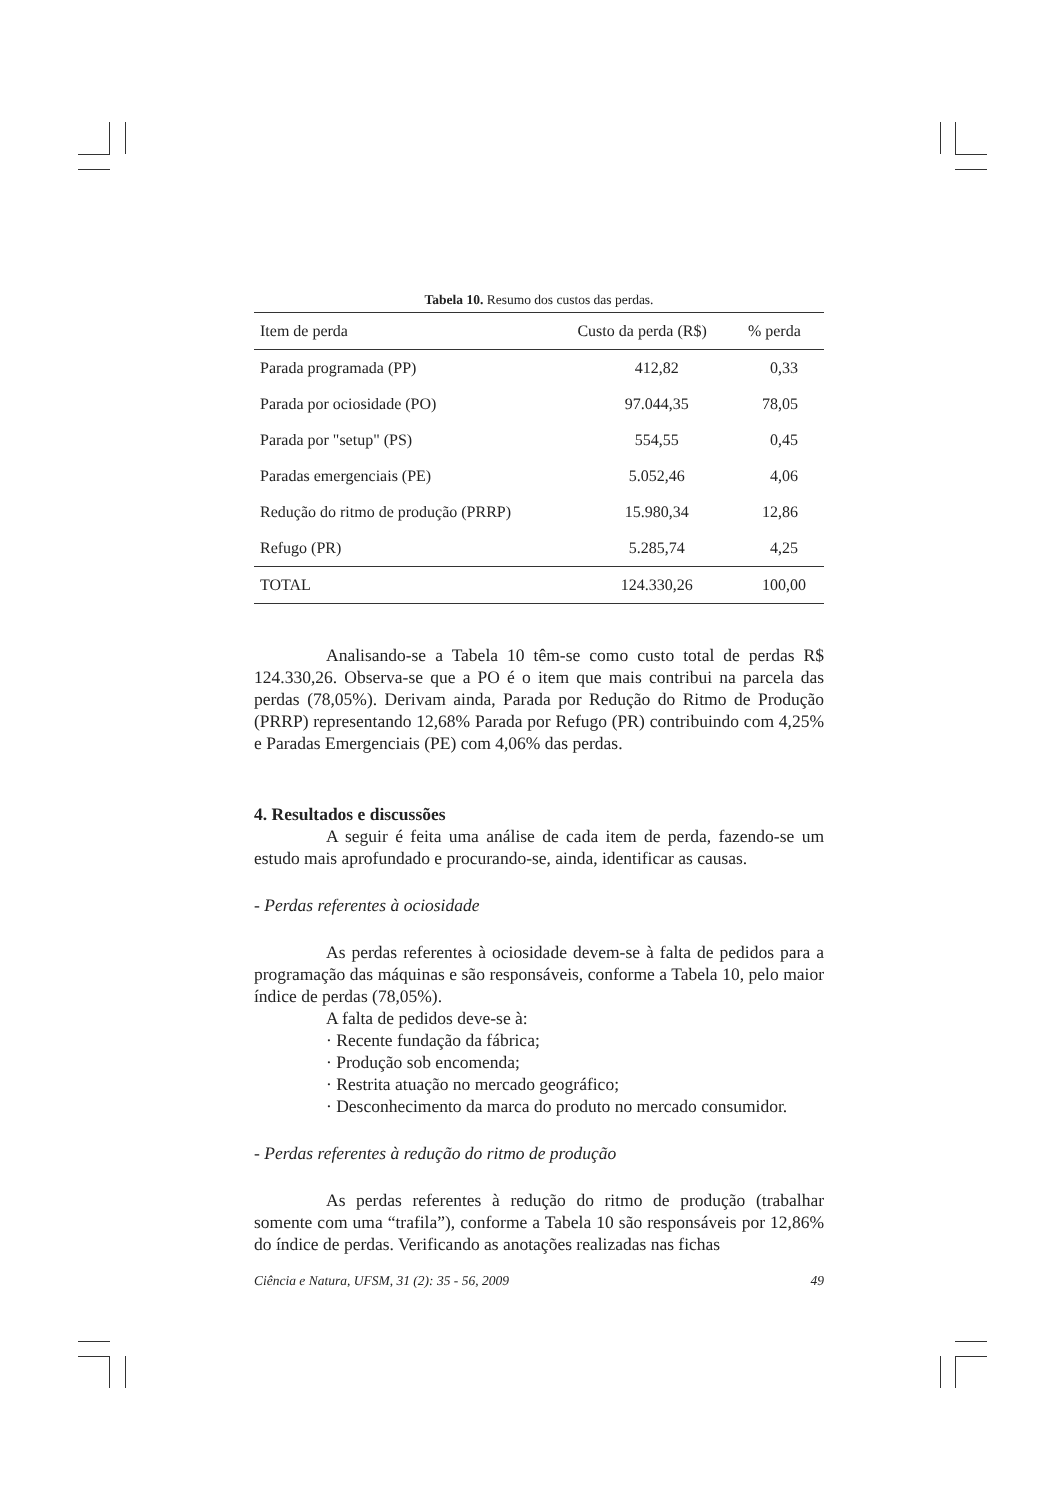Tabela 10. Resumo dos custos das perdas.
| Item de perda | Custo da perda (R$) | % perda |
| --- | --- | --- |
| Parada programada (PP) | 412,82 | 0,33 |
| Parada por ociosidade (PO) | 97.044,35 | 78,05 |
| Parada por "setup" (PS) | 554,55 | 0,45 |
| Paradas emergenciais (PE) | 5.052,46 | 4,06 |
| Redução do ritmo de produção (PRRP) | 15.980,34 | 12,86 |
| Refugo (PR) | 5.285,74 | 4,25 |
| TOTAL | 124.330,26 | 100,00 |
Analisando-se a Tabela 10 têm-se como custo total de perdas R$ 124.330,26. Observa-se que a PO é o item que mais contribui na parcela das perdas (78,05%). Derivam ainda, Parada por Redução do Ritmo de Produção (PRRP) representando 12,68% Parada por Refugo (PR) contribuindo com 4,25% e Paradas Emergenciais (PE) com 4,06% das perdas.
4. Resultados e discussões
A seguir é feita uma análise de cada item de perda, fazendo-se um estudo mais aprofundado e procurando-se, ainda, identificar as causas.
- Perdas referentes à ociosidade
As perdas referentes à ociosidade devem-se à falta de pedidos para a programação das máquinas e são responsáveis, conforme a Tabela 10, pelo maior índice de perdas (78,05%).
A falta de pedidos deve-se à:
· Recente fundação da fábrica;
· Produção sob encomenda;
· Restrita atuação no mercado geográfico;
· Desconhecimento da marca do produto no mercado consumidor.
- Perdas referentes à redução do ritmo de produção
As perdas referentes à redução do ritmo de produção (trabalhar somente com uma “trafila”), conforme a Tabela 10 são responsáveis por 12,86% do índice de perdas. Verificando as anotações realizadas nas fichas
Ciência e Natura, UFSM, 31 (2): 35 - 56, 2009 49